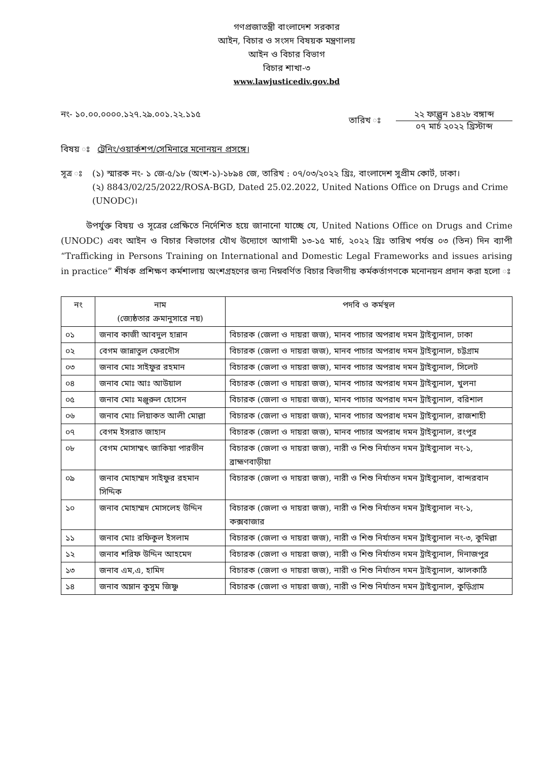গণপ্রজাতন্ত্রী বাংলাদেশ সরকার
আইন, বিচার ও সংসদ বিষয়ক মন্ত্রণালয়
আইন ও বিচার বিভাগ
বিচার শাখা-৩
www.lawjusticediv.gov.bd
নং- ১০.০০.০০০০.১২৭.২৯.০০১.২২.১১৫
তারিখ ঃ
২২ ফাল্গুন ১৪২৮ বঙ্গাব্দ
০৭ মার্চ ২০২২ খ্রিস্টাব্দ
বিষয় ঃ ট্রেনিং/ওয়ার্কশপ/সেমিনারে মনোনয়ন প্রসঙ্গে।
সূত্র ঃ
(১) স্মারক নং- ১ জে-৫/১৮ (অংশ-১)-১৮৯৪ জে, তারিখ : ০৭/০৩/২০২২ খ্রিঃ, বাংলাদেশ সুপ্রীম কোর্ট, ঢাকা।
(২) 8843/02/25/2022/ROSA-BGD, Dated 25.02.2022, United Nations Office on Drugs and Crime (UNODC)।
উপর্যুক্ত বিষয় ও সূত্রের প্রেক্ষিতে নির্দেশিত হয়ে জানানো যাচ্ছে যে, United Nations Office on Drugs and Crime (UNODC) এবং আইন ও বিচার বিভাগের যৌথ উদ্যোগে আগামী ১৩-১৫ মার্চ, ২০২২ খ্রিঃ তারিখ পর্যন্ত ০৩ (তিন) দিন ব্যাপী “Trafficking in Persons Training on International and Domestic Legal Frameworks and issues arising in practice” শীর্ষক প্রশিক্ষণ কর্মশালায় অংশগ্রহণের জন্য নিম্নবর্ণিত বিচার বিভাগীয় কর্মকর্তাগণকে মনোনয়ন প্রদান করা হলো ঃ
| নং | নাম (জ্যেষ্ঠতার ক্রমানুসারে নয়) | পদবি ও কর্মস্থল |
| --- | --- | --- |
| ০১ | জনাব কাজী আবদুল হান্নান | বিচারক (জেলা ও দায়রা জজ), মানব পাচার অপরাধ দমন ট্রাইব্যুনাল, ঢাকা |
| ০২ | বেগম জান্নাতুল ফেরদৌস | বিচারক (জেলা ও দায়রা জজ), মানব পাচার অপরাধ দমন ট্রাইব্যুনাল, চট্টগ্রাম |
| ০৩ | জনাব মোঃ সাইফুর রহমান | বিচারক (জেলা ও দায়রা জজ), মানব পাচার অপরাধ দমন ট্রাইব্যুনাল, সিলেট |
| ০৪ | জনাব মোঃ আঃ আউয়াল | বিচারক (জেলা ও দায়রা জজ), মানব পাচার অপরাধ দমন ট্রাইব্যুনাল, খুলনা |
| ০৫ | জনাব মোঃ মঞ্জুরুল হোসেন | বিচারক (জেলা ও দায়রা জজ), মানব পাচার অপরাধ দমন ট্রাইব্যুনাল, বরিশাল |
| ০৬ | জনাব মোঃ লিয়াকত আলী মোল্লা | বিচারক (জেলা ও দায়রা জজ), মানব পাচার অপরাধ দমন ট্রাইব্যুনাল, রাজশাহী |
| ০৭ | বেগম ইসরাত জাহান | বিচারক (জেলা ও দায়রা জজ), মানব পাচার অপরাধ দমন ট্রাইব্যুনাল, রংপুর |
| ০৮ | বেগম মোসাম্মৎ জাকিয়া পারভীন | বিচারক (জেলা ও দায়রা জজ), নারী ও শিশু নির্যাতন দমন ট্রাইব্যুনাল নং-১, ব্রাহ্মণবাড়ীয়া |
| ০৯ | জনাব মোহাম্মদ সাইফুর রহমান সিদ্দিক | বিচারক (জেলা ও দায়রা জজ), নারী ও শিশু নির্যাতন দমন ট্রাইব্যুনাল, বান্দরবান |
| ১০ | জনাব মোহাম্মদ মোসলেহ উদ্দিন | বিচারক (জেলা ও দায়রা জজ), নারী ও শিশু নির্যাতন দমন ট্রাইব্যুনাল নং-১, কক্সবাজার |
| ১১ | জনাব মোঃ রফিকুল ইসলাম | বিচারক (জেলা ও দায়রা জজ), নারী ও শিশু নির্যাতন দমন ট্রাইব্যুনাল নং-৩, কুমিল্লা |
| ১২ | জনাব শরিফ উদ্দিন আহমেদ | বিচারক (জেলা ও দায়রা জজ), নারী ও শিশু নির্যাতন দমন ট্রাইব্যুনাল, দিনাজপুর |
| ১৩ | জনাব এম,এ, হামিদ | বিচারক (জেলা ও দায়রা জজ), নারী ও শিশু নির্যাতন দমন ট্রাইব্যুনাল, ঝালকাঠি |
| ১৪ | জনাব অম্লান কুসুম জিষ্ণু | বিচারক (জেলা ও দায়রা জজ), নারী ও শিশু নির্যাতন দমন ট্রাইব্যুনাল, কুড়িগ্রাম |